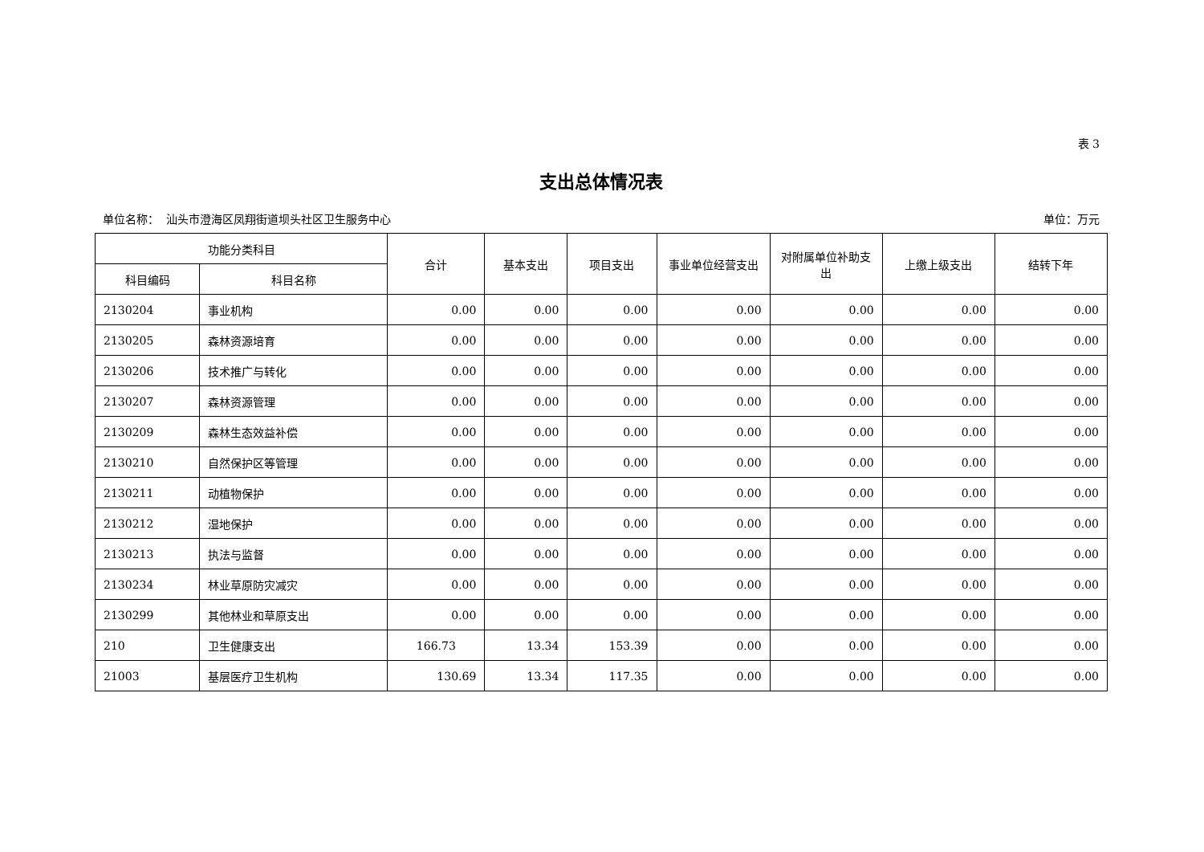表 3
支出总体情况表
单位名称： 汕头市澄海区凤翔街道坝头社区卫生服务中心 单位：万元
| 功能分类科目 | | 合计 | 基本支出 | 项目支出 | 事业单位经营支出 | 对附属单位补助支出 | 上缴上级支出 | 结转下年 |
| --- | --- | --- | --- | --- | --- | --- | --- | --- |
| 科目编码 | 科目名称 | | | | | | | |
| 2130204 | 事业机构 | 0.00 | 0.00 | 0.00 | 0.00 | 0.00 | 0.00 | 0.00 |
| 2130205 | 森林资源培育 | 0.00 | 0.00 | 0.00 | 0.00 | 0.00 | 0.00 | 0.00 |
| 2130206 | 技术推广与转化 | 0.00 | 0.00 | 0.00 | 0.00 | 0.00 | 0.00 | 0.00 |
| 2130207 | 森林资源管理 | 0.00 | 0.00 | 0.00 | 0.00 | 0.00 | 0.00 | 0.00 |
| 2130209 | 森林生态效益补偿 | 0.00 | 0.00 | 0.00 | 0.00 | 0.00 | 0.00 | 0.00 |
| 2130210 | 自然保护区等管理 | 0.00 | 0.00 | 0.00 | 0.00 | 0.00 | 0.00 | 0.00 |
| 2130211 | 动植物保护 | 0.00 | 0.00 | 0.00 | 0.00 | 0.00 | 0.00 | 0.00 |
| 2130212 | 湿地保护 | 0.00 | 0.00 | 0.00 | 0.00 | 0.00 | 0.00 | 0.00 |
| 2130213 | 执法与监督 | 0.00 | 0.00 | 0.00 | 0.00 | 0.00 | 0.00 | 0.00 |
| 2130234 | 林业草原防灾减灾 | 0.00 | 0.00 | 0.00 | 0.00 | 0.00 | 0.00 | 0.00 |
| 2130299 | 其他林业和草原支出 | 0.00 | 0.00 | 0.00 | 0.00 | 0.00 | 0.00 | 0.00 |
| 210 | 卫生健康支出 | 166.73 | 13.34 | 153.39 | 0.00 | 0.00 | 0.00 | 0.00 |
| 21003 | 基层医疗卫生机构 | 130.69 | 13.34 | 117.35 | 0.00 | 0.00 | 0.00 | 0.00 |